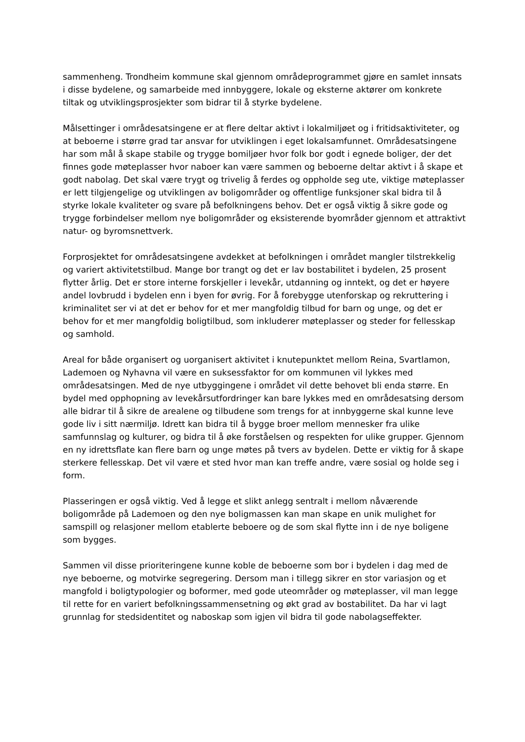sammenheng. Trondheim kommune skal gjennom områdeprogrammet gjøre en samlet innsats i disse bydelene, og samarbeide med innbyggere, lokale og eksterne aktører om konkrete tiltak og utviklingsprosjekter som bidrar til å styrke bydelene.
Målsettinger i områdesatsingene er at flere deltar aktivt i lokalmiljøet og i fritidsaktiviteter, og at beboerne i større grad tar ansvar for utviklingen i eget lokalsamfunnet. Områdesatsingene har som mål å skape stabile og trygge bomiljøer hvor folk bor godt i egnede boliger, der det finnes gode møteplasser hvor naboer kan være sammen og beboerne deltar aktivt i å skape et godt nabolag. Det skal være trygt og trivelig å ferdes og oppholde seg ute, viktige møteplasser er lett tilgjengelige og utviklingen av boligområder og offentlige funksjoner skal bidra til å styrke lokale kvaliteter og svare på befolkningens behov. Det er også viktig å sikre gode og trygge forbindelser mellom nye boligområder og eksisterende byområder gjennom et attraktivt natur- og byromsnettverk.
Forprosjektet for områdesatsingene avdekket at befolkningen i området mangler tilstrekkelig og variert aktivitetstilbud. Mange bor trangt og det er lav bostabilitet i bydelen, 25 prosent flytter årlig. Det er store interne forskjeller i levekår, utdanning og inntekt, og det er høyere andel lovbrudd i bydelen enn i byen for øvrig. For å forebygge utenforskap og rekruttering i kriminalitet ser vi at det er behov for et mer mangfoldig tilbud for barn og unge, og det er behov for et mer mangfoldig boligtilbud, som inkluderer møteplasser og steder for fellesskap og samhold.
Areal for både organisert og uorganisert aktivitet i knutepunktet mellom Reina, Svartlamon, Lademoen og Nyhavna vil være en suksessfaktor for om kommunen vil lykkes med områdesatsingen. Med de nye utbyggingene i området vil dette behovet bli enda større. En bydel med opphopning av levekårsutfordringer kan bare lykkes med en områdesatsing dersom alle bidrar til å sikre de arealene og tilbudene som trengs for at innbyggerne skal kunne leve gode liv i sitt nærmiljø. Idrett kan bidra til å bygge broer mellom mennesker fra ulike samfunnslag og kulturer, og bidra til å øke forståelsen og respekten for ulike grupper. Gjennom en ny idrettsflate kan flere barn og unge møtes på tvers av bydelen. Dette er viktig for å skape sterkere fellesskap. Det vil være et sted hvor man kan treffe andre, være sosial og holde seg i form.
Plasseringen er også viktig. Ved å legge et slikt anlegg sentralt i mellom nåværende boligområde på Lademoen og den nye boligmassen kan man skape en unik mulighet for samspill og relasjoner mellom etablerte beboere og de som skal flytte inn i de nye boligene som bygges.
Sammen vil disse prioriteringene kunne koble de beboerne som bor i bydelen i dag med de nye beboerne, og motvirke segregering. Dersom man i tillegg sikrer en stor variasjon og et mangfold i boligtypologier og boformer, med gode uteområder og møteplasser, vil man legge til rette for en variert befolkningssammensetning og økt grad av bostabilitet. Da har vi lagt grunnlag for stedsidentitet og naboskap som igjen vil bidra til gode nabolagseffekter.